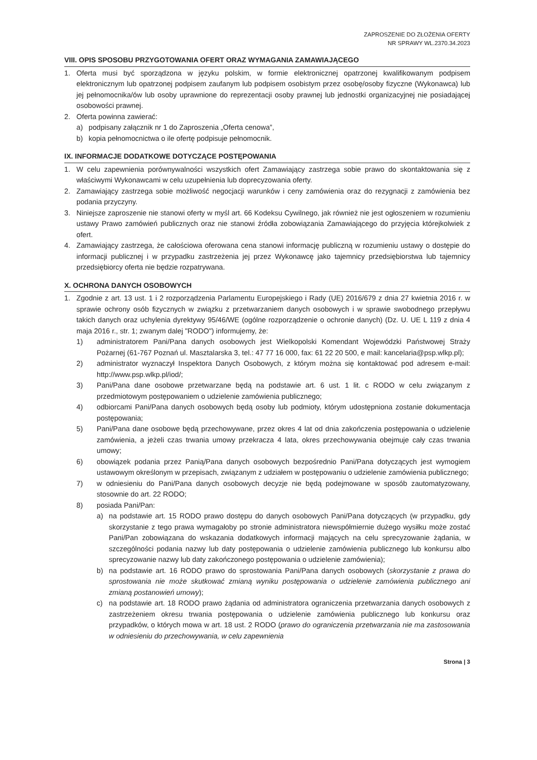ZAPROSZENIE DO ZŁOŻENIA OFERTY
NR SPRAWY WL.2370.34.2023
VIII. OPIS SPOSOBU PRZYGOTOWANIA OFERT ORAZ WYMAGANIA ZAMAWIAJĄCEGO
1. Oferta musi być sporządzona w języku polskim, w formie elektronicznej opatrzonej kwalifikowanym podpisem elektronicznym lub opatrzonej podpisem zaufanym lub podpisem osobistym przez osobę/osoby fizyczne (Wykonawca) lub jej pełnomocnika/ów lub osoby uprawnione do reprezentacji osoby prawnej lub jednostki organizacyjnej nie posiadającej osobowości prawnej.
2. Oferta powinna zawierać:
a) podpisany załącznik nr 1 do Zaproszenia „Oferta cenowa”,
b) kopia pełnomocnictwa o ile ofertę podpisuje pełnomocnik.
IX. INFORMACJE DODATKOWE DOTYCZĄCE POSTĘPOWANIA
1. W celu zapewnienia porównywalności wszystkich ofert Zamawiający zastrzega sobie prawo do skontaktowania się z właściwymi Wykonawcami w celu uzupełnienia lub doprecyzowania oferty.
2. Zamawiający zastrzega sobie możliwość negocjacji warunków i ceny zamówienia oraz do rezygnacji z zamówienia bez podania przyczyny.
3. Niniejsze zaproszenie nie stanowi oferty w myśl art. 66 Kodeksu Cywilnego, jak również nie jest ogłoszeniem w rozumieniu ustawy Prawo zamówień publicznych oraz nie stanowi źródła zobowiązania Zamawiającego do przyjęcia którejkolwiek z ofert.
4. Zamawiający zastrzega, że całościowa oferowana cena stanowi informację publiczną w rozumieniu ustawy o dostępie do informacji publicznej i w przypadku zastrzeżenia jej przez Wykonawcę jako tajemnicy przedsiębiorstwa lub tajemnicy przedsiębiorcy oferta nie będzie rozpatrywana.
X. OCHRONA DANYCH OSOBOWYCH
1. Zgodnie z art. 13 ust. 1 i 2 rozporządzenia Parlamentu Europejskiego i Rady (UE) 2016/679 z dnia 27 kwietnia 2016 r. w sprawie ochrony osób fizycznych w związku z przetwarzaniem danych osobowych i w sprawie swobodnego przepływu takich danych oraz uchylenia dyrektywy 95/46/WE (ogólne rozporządzenie o ochronie danych) (Dz. U. UE L 119 z dnia 4 maja 2016 r., str. 1; zwanym dalej "RODO") informujemy, że:
1) administratorem Pani/Pana danych osobowych jest Wielkopolski Komendant Wojewódzki Państwowej Straży Pożarnej (61-767 Poznań ul. Masztalarska 3, tel.: 47 77 16 000, fax: 61 22 20 500, e mail: kancelaria@psp.wlkp.pl);
2) administrator wyznaczył Inspektora Danych Osobowych, z którym można się kontaktować pod adresem e-mail: http://www.psp.wlkp.pl/iod/;
3) Pani/Pana dane osobowe przetwarzane będą na podstawie art. 6 ust. 1 lit. c RODO w celu związanym z przedmiotowym postępowaniem o udzielenie zamówienia publicznego;
4) odbiorcami Pani/Pana danych osobowych będą osoby lub podmioty, którym udostępniona zostanie dokumentacja postępowania;
5) Pani/Pana dane osobowe będą przechowywane, przez okres 4 lat od dnia zakończenia postępowania o udzielenie zamówienia, a jeżeli czas trwania umowy przekracza 4 lata, okres przechowywania obejmuje cały czas trwania umowy;
6) obowiązek podania przez Panią/Pana danych osobowych bezpośrednio Pani/Pana dotyczących jest wymogiem ustawowym określonym w przepisach, związanym z udziałem w postępowaniu o udzielenie zamówienia publicznego;
7) w odniesieniu do Pani/Pana danych osobowych decyzje nie będą podejmowane w sposób zautomatyzowany, stosownie do art. 22 RODO;
8) posiada Pani/Pan:
a) na podstawie art. 15 RODO prawo dostępu do danych osobowych Pani/Pana dotyczących (w przypadku, gdy skorzystanie z tego prawa wymagałoby po stronie administratora niewspółmiernie dużego wysiłku może zostać Pani/Pan zobowiązana do wskazania dodatkowych informacji mających na celu sprecyzowanie żądania, w szczególności podania nazwy lub daty postępowania o udzielenie zamówienia publicznego lub konkursu albo sprecyzowanie nazwy lub daty zakończonego postępowania o udzielenie zamówienia);
b) na podstawie art. 16 RODO prawo do sprostowania Pani/Pana danych osobowych (skorzystanie z prawa do sprostowania nie może skutkować zmianą wyniku postępowania o udzielenie zamówienia publicznego ani zmianą postanowień umowy);
c) na podstawie art. 18 RODO prawo żądania od administratora ograniczenia przetwarzania danych osobowych z zastrzeżeniem okresu trwania postępowania o udzielenie zamówienia publicznego lub konkursu oraz przypadków, o których mowa w art. 18 ust. 2 RODO (prawo do ograniczenia przetwarzania nie ma zastosowania w odniesieniu do przechowywania, w celu zapewnienia
Strona | 3